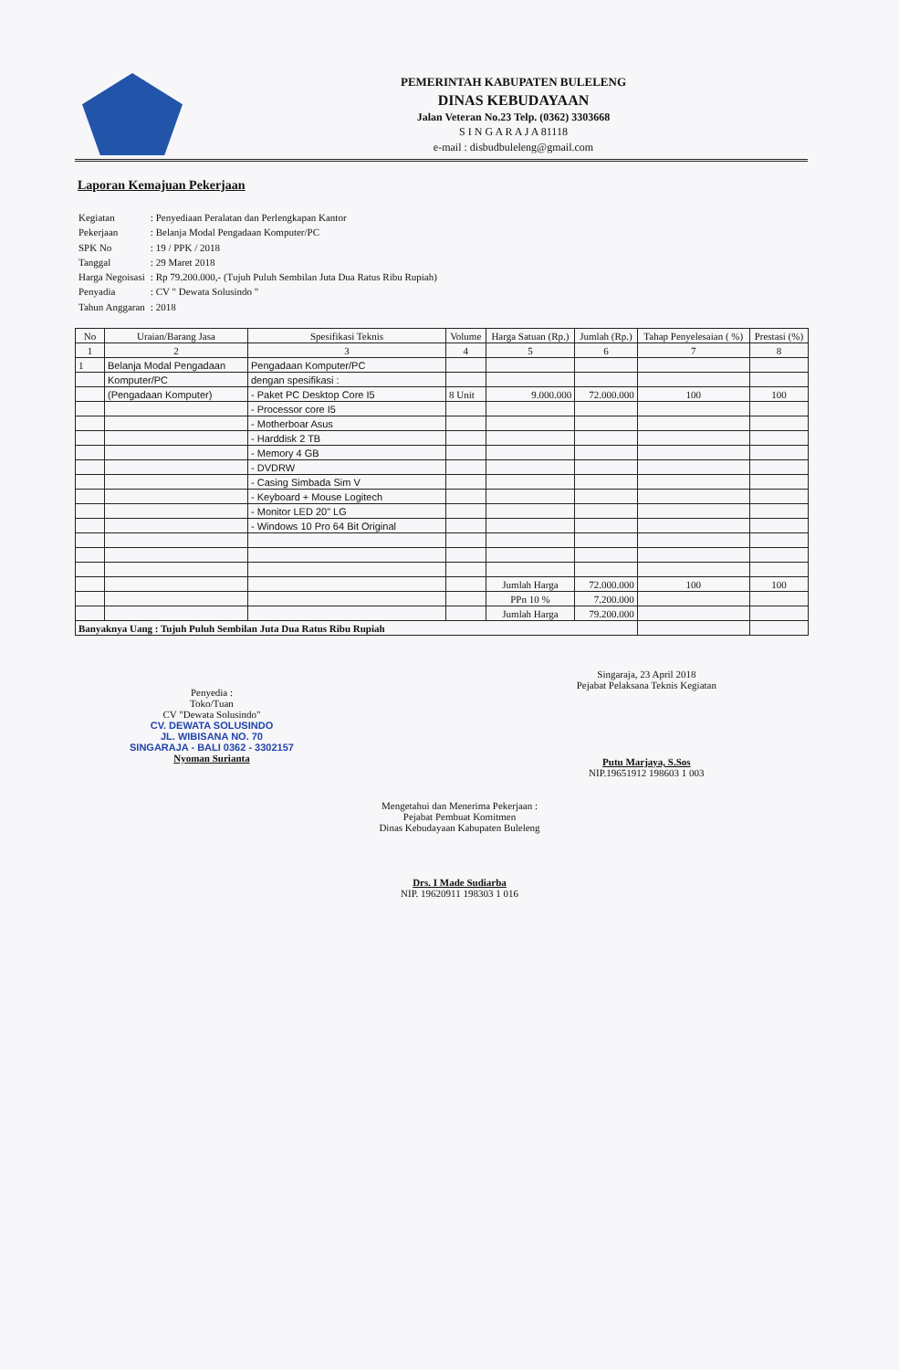PEMERINTAH KABUPATEN BULELENG
DINAS KEBUDAYAAN
Jalan Veteran No.23 Telp. (0362) 3303668
S I N G A R A J A 81118
e-mail : disbudbuleleng@gmail.com
Laporan Kemajuan Pekerjaan
| Kegiatan | : Penyediaan Peralatan dan Perlengkapan Kantor |
| Pekerjaan | : Belanja Modal Pengadaan Komputer/PC |
| SPK No | : 19 / PPK / 2018 |
| Tanggal | : 29 Maret 2018 |
| Harga Negoisasi | : Rp 79.200.000,- (Tujuh Puluh Sembilan Juta Dua Ratus Ribu Rupiah) |
| Penyadia | : CV " Dewata Solusindo " |
| Tahun Anggaran | : 2018 |
| No | Uraian/Barang Jasa | Spesifikasi Teknis | Volume | Harga Satuan (Rp.) | Jumlah (Rp.) | Tahap Penyelesaian ( %) | Prestasi (%) |
| --- | --- | --- | --- | --- | --- | --- | --- |
| 1 | 2 | 3 | 4 | 5 | 6 | 7 | 8 |
| 1 | Belanja Modal Pengadaan | Pengadaan Komputer/PC | | | | | |
| | Komputer/PC | dengan spesifikasi : | | | | | |
| | (Pengadaan Komputer) | - Paket PC Desktop Core I5 | 8 Unit | 9.000.000 | 72.000.000 | 100 | 100 |
| | | - Processor core I5 | | | | | |
| | | - Motherboar Asus | | | | | |
| | | - Harddisk 2 TB | | | | | |
| | | - Memory 4 GB | | | | | |
| | | - DVDRW | | | | | |
| | | - Casing Simbada Sim V | | | | | |
| | | - Keyboard + Mouse Logitech | | | | | |
| | | - Monitor LED 20" LG | | | | | |
| | | - Windows 10 Pro 64 Bit Original | | | | | |
| | | | | Jumlah Harga | 72.000.000 | 100 | 100 |
| | | | | PPn 10 % | 7.200.000 | | |
| | | | | Jumlah Harga | 79.200.000 | | |
| Banyaknya Uang : Tujuh Puluh Sembilan Juta Dua Ratus Ribu Rupiah | | | | | | | |
Penyedia :
Toko/Tuan
CV "Dewata Solusindo"
CV. DEWATA SOLUSINDO
JL. WIBISANA NO. 70
SINGARAJA - BALI 0362 - 3302157
Nyoman Surianta
Singaraja, 23 April 2018
Pejabat Pelaksana Teknis Kegiatan
Putu Marjaya, S.Sos
NIP.19651912 198603 1 003
Mengetahui dan Menerima Pekerjaan :
Pejabat Pembuat Komitmen
Dinas Kebudayaan Kabupaten Buleleng
Drs. I Made Sudiarba
NIP. 19620911 198303 1 016